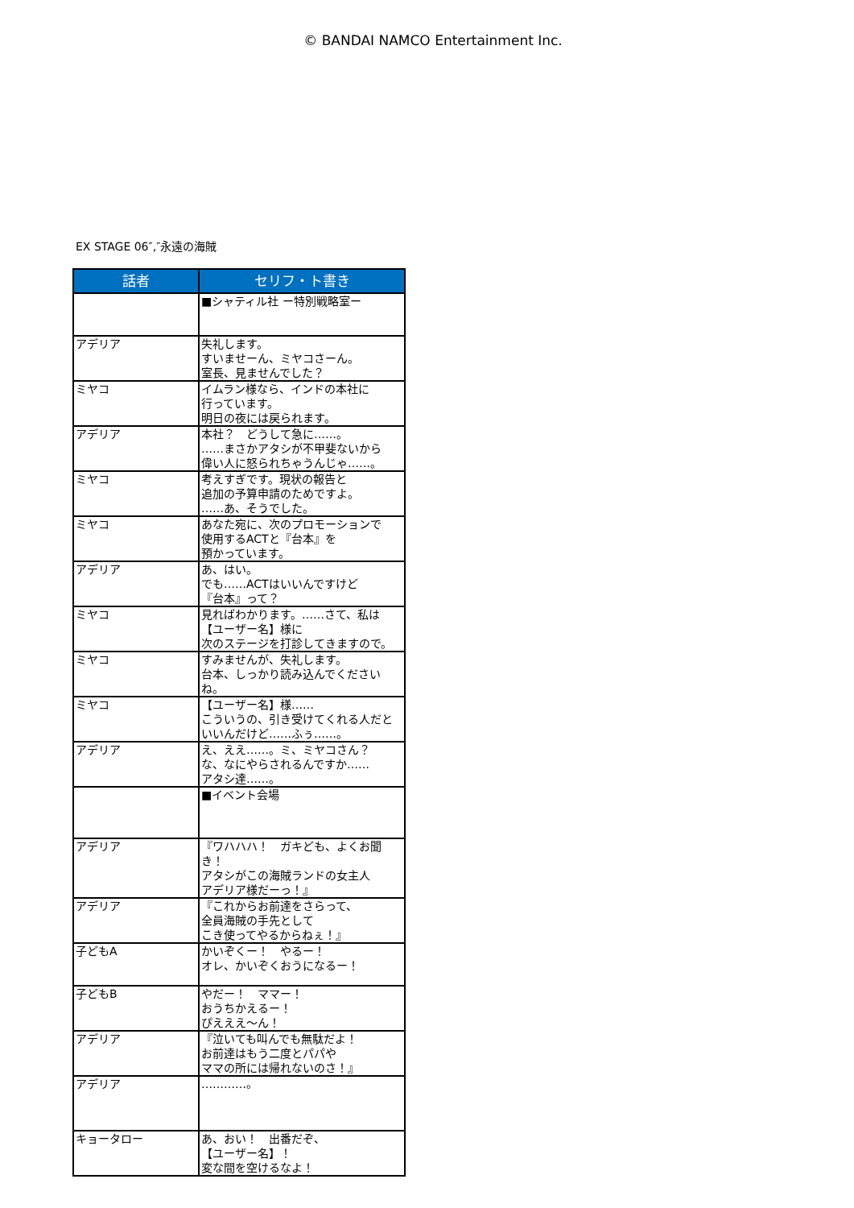© BANDAI NAMCO Entertainment Inc.
EX STAGE 06″,″永遠の海賊
| 話者 | セリフ・ト書き |
| --- | --- |
| | ■シャティル社 ー特別戦略室ー |
| アデリア | 失礼します。 すいませーん、ミヤコさーん。 室長、見ませんでした？ |
| ミヤコ | イムラン様なら、インドの本社に 行っています。 明日の夜には戻られます。 |
| アデリア | 本社？ どうして急に……。 ……まさかアタシが不甲斐ないから 偉い人に怒られちゃうんじゃ……。 |
| ミヤコ | 考えすぎです。現状の報告と 追加の予算申請のためですよ。 ……あ、そうでした。 |
| ミヤコ | あなた宛に、次のプロモーションで 使用するACTと『台本』を 預かっています。 |
| アデリア | あ、はい。 でも……ACTはいいんですけど 『台本』って？ |
| ミヤコ | 見ればわかります。……さて、私は 【ユーザー名】様に 次のステージを打診してきますので。 |
| ミヤコ | すみませんが、失礼します。 台本、しっかり読み込んでください ね。 |
| ミヤコ | 【ユーザー名】様…… こういうの、引き受けてくれる人だと いいんだけど……ふぅ……。 |
| アデリア | え、ええ……。ミ、ミヤコさん？ な、なにやらされるんですか…… アタシ達……。 |
| | ■イベント会場 |
| アデリア | 『ワハハハ！ ガキども、よくお聞き！ アタシがこの海賊ランドの女主人 アデリア様だーっ！』 |
| アデリア | 『これからお前達をさらって、 全員海賊の手先として こき使ってやるからねぇ！』 |
| 子どもA | かいぞくー！ やるー！ オレ、かいぞくおうになるー！ |
| 子どもB | やだー！ ママー！ おうちかえるー！ ぴえええ～ん！ |
| アデリア | 『泣いても叫んでも無駄だよ！ お前達はもう二度とパパや ママの所には帰れないのさ！』 |
| アデリア | …………。 |
| キョータロー | あ、おい！ 出番だぞ、 【ユーザー名】！ 変な間を空けるなよ！ |